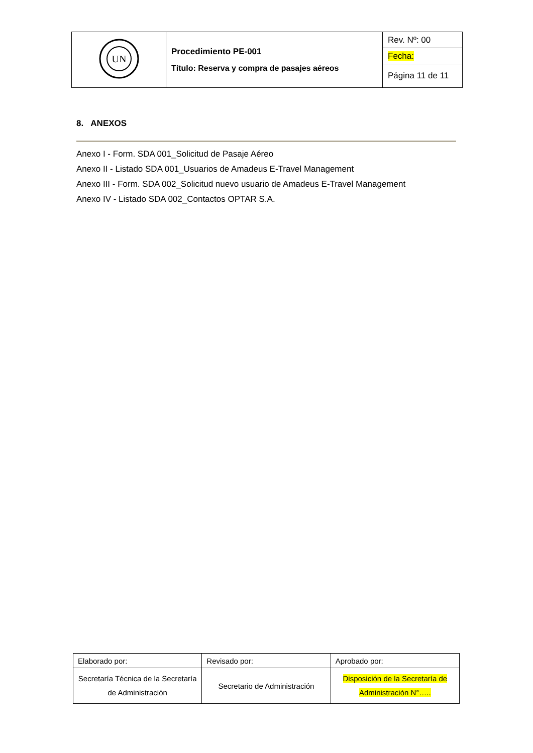| UN | Procedimiento PE-001 Título: Reserva y compra de pasajes aéreos | Rev. Nº: 00 |
| | | Fecha: |
| | | Página 11 de 11 |
8. ANEXOS
Anexo I - Form. SDA 001_Solicitud de Pasaje Aéreo
Anexo II - Listado SDA 001_Usuarios de Amadeus E-Travel Management
Anexo III - Form. SDA 002_Solicitud nuevo usuario de Amadeus E-Travel Management
Anexo IV - Listado SDA 002_Contactos OPTAR S.A.
| Elaborado por: | Revisado por: | Aprobado por: |
| Secretaría Técnica de la Secretaría de Administración | Secretario de Administración | Disposición de la Secretaría de Administración N°….. |